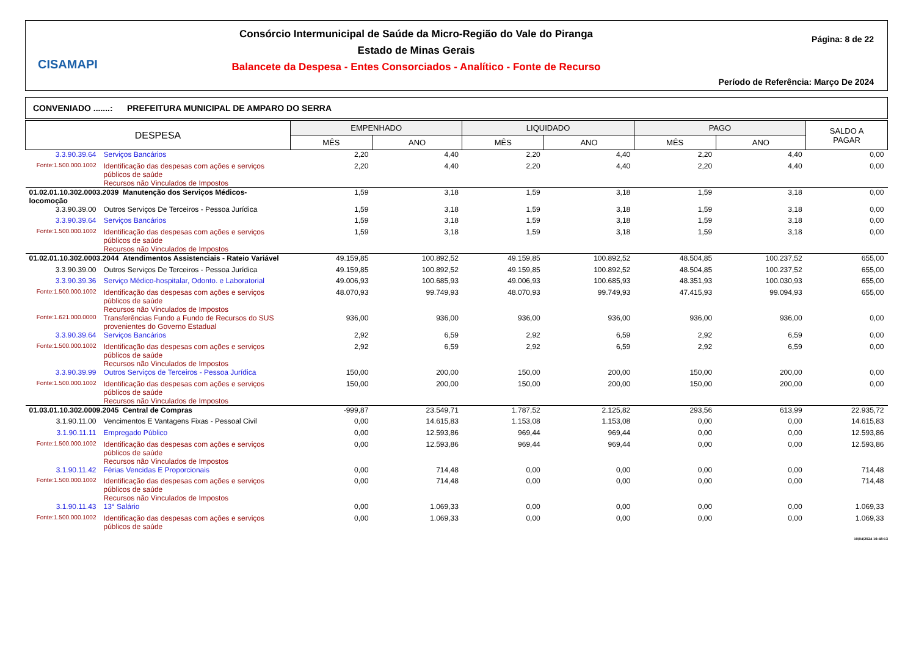CISAMAPI
Consórcio Intermunicipal de Saúde da Micro-Região do Vale do Piranga
Estado de Minas Gerais
Balancete da Despesa - Entes Consorciados - Analítico - Fonte de Recurso
Página: 8 de 22
Período de Referência: Março De 2024
CONVENIADO .......: PREFEITURA MUNICIPAL DE AMPARO DO SERRA
| DESPESA | | EMPENHADO | | LIQUIDADO | | PAGO | | SALDO A PAGAR |
| --- | --- | --- | --- | --- | --- | --- | --- | --- |
| | | MÊS | ANO | MÊS | ANO | MÊS | ANO | |
| 3.3.90.39.64 | Serviços Bancários | 2,20 | 4,40 | 2,20 | 4,40 | 2,20 | 4,40 | 0,00 |
| Fonte:1.500.000.1002 | Identificação das despesas com ações e serviços públicos de saúde Recursos não Vinculados de Impostos | 2,20 | 4,40 | 2,20 | 4,40 | 2,20 | 4,40 | 0,00 |
| 01.02.01.10.302.0003.2039 Manutenção dos Serviços Médicos- locomoção | | 1,59 | 3,18 | 1,59 | 3,18 | 1,59 | 3,18 | 0,00 |
| 3.3.90.39.00 | Outros Serviços De Terceiros - Pessoa Jurídica | 1,59 | 3,18 | 1,59 | 3,18 | 1,59 | 3,18 | 0,00 |
| 3.3.90.39.64 | Serviços Bancários | 1,59 | 3,18 | 1,59 | 3,18 | 1,59 | 3,18 | 0,00 |
| Fonte:1.500.000.1002 | Identificação das despesas com ações e serviços públicos de saúde Recursos não Vinculados de Impostos | 1,59 | 3,18 | 1,59 | 3,18 | 1,59 | 3,18 | 0,00 |
| 01.02.01.10.302.0003.2044 Atendimentos Assistenciais - Rateio Variável | | 49.159,85 | 100.892,52 | 49.159,85 | 100.892,52 | 48.504,85 | 100.237,52 | 655,00 |
| 3.3.90.39.00 | Outros Serviços De Terceiros - Pessoa Jurídica | 49.159,85 | 100.892,52 | 49.159,85 | 100.892,52 | 48.504,85 | 100.237,52 | 655,00 |
| 3.3.90.39.36 | Serviço Médico-hospitalar, Odonto. e Laboratorial | 49.006,93 | 100.685,93 | 49.006,93 | 100.685,93 | 48.351,93 | 100.030,93 | 655,00 |
| Fonte:1.500.000.1002 | Identificação das despesas com ações e serviços públicos de saúde Recursos não Vinculados de Impostos | 48.070,93 | 99.749,93 | 48.070,93 | 99.749,93 | 47.415,93 | 99.094,93 | 655,00 |
| Fonte:1.621.000.0000 | Transferências Fundo a Fundo de Recursos do SUS provenientes do Governo Estadual | 936,00 | 936,00 | 936,00 | 936,00 | 936,00 | 936,00 | 0,00 |
| 3.3.90.39.64 | Serviços Bancários | 2,92 | 6,59 | 2,92 | 6,59 | 2,92 | 6,59 | 0,00 |
| Fonte:1.500.000.1002 | Identificação das despesas com ações e serviços públicos de saúde Recursos não Vinculados de Impostos | 2,92 | 6,59 | 2,92 | 6,59 | 2,92 | 6,59 | 0,00 |
| 3.3.90.39.99 | Outros Serviços de Terceiros - Pessoa Jurídica | 150,00 | 200,00 | 150,00 | 200,00 | 150,00 | 200,00 | 0,00 |
| Fonte:1.500.000.1002 | Identificação das despesas com ações e serviços públicos de saúde Recursos não Vinculados de Impostos | 150,00 | 200,00 | 150,00 | 200,00 | 150,00 | 200,00 | 0,00 |
| 01.03.01.10.302.0009.2045 Central de Compras | | -999,87 | 23.549,71 | 1.787,52 | 2.125,82 | 293,56 | 613,99 | 22.935,72 |
| 3.1.90.11.00 | Vencimentos E Vantagens Fixas - Pessoal Civil | 0,00 | 14.615,83 | 1.153,08 | 1.153,08 | 0,00 | 0,00 | 14.615,83 |
| 3.1.90.11.11 | Empregado Público | 0,00 | 12.593,86 | 969,44 | 969,44 | 0,00 | 0,00 | 12.593,86 |
| Fonte:1.500.000.1002 | Identificação das despesas com ações e serviços públicos de saúde Recursos não Vinculados de Impostos | 0,00 | 12.593,86 | 969,44 | 969,44 | 0,00 | 0,00 | 12.593,86 |
| 3.1.90.11.42 | Férias Vencidas E Proporcionais | 0,00 | 714,48 | 0,00 | 0,00 | 0,00 | 0,00 | 714,48 |
| Fonte:1.500.000.1002 | Identificação das despesas com ações e serviços públicos de saúde Recursos não Vinculados de Impostos | 0,00 | 714,48 | 0,00 | 0,00 | 0,00 | 0,00 | 714,48 |
| 3.1.90.11.43 | 13° Salário | 0,00 | 1.069,33 | 0,00 | 0,00 | 0,00 | 0,00 | 1.069,33 |
| Fonte:1.500.000.1002 | Identificação das despesas com ações e serviços públicos de saúde | 0,00 | 1.069,33 | 0,00 | 0,00 | 0,00 | 0,00 | 1.069,33 |
10/04/2024 16:48:13